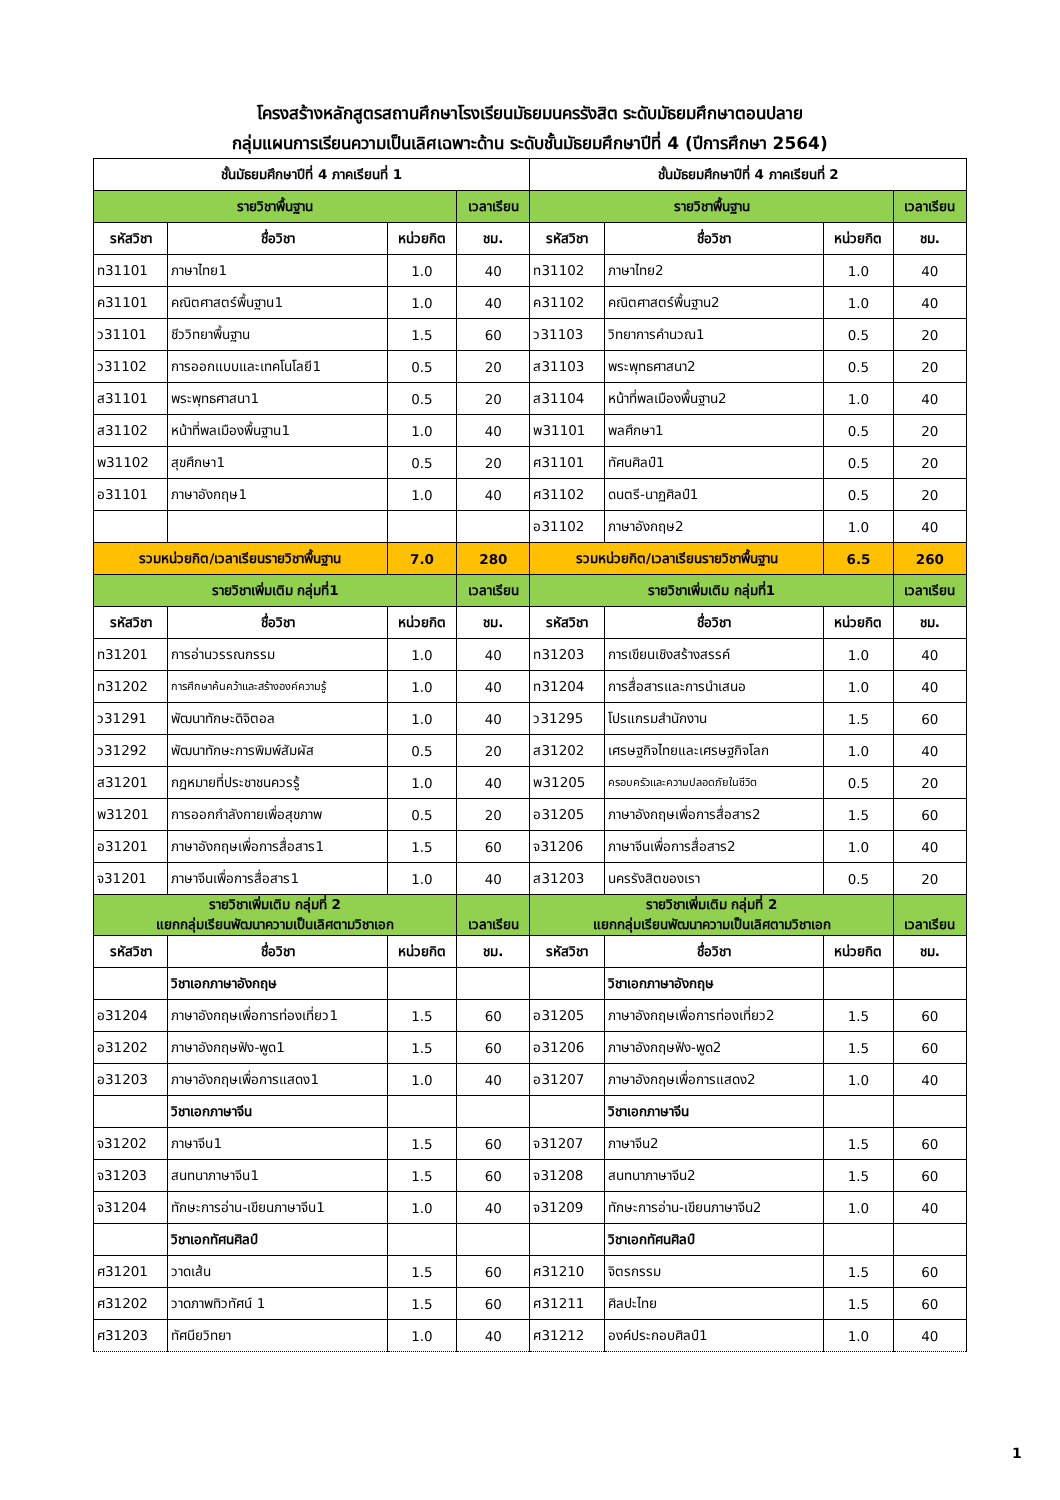โครงสร้างหลักสูตรสถานศึกษาโรงเรียนมัธยมนครรังสิต ระดับมัธยมศึกษาตอนปลาย
กลุ่มแผนการเรียนความเป็นเลิศเฉพาะด้าน ระดับชั้นมัธยมศึกษาปีที่ 4 (ปีการศึกษา 2564)
| ชั้นมัธยมศึกษาปีที่ 4 ภาคเรียนที่ 1 | | | | ชั้นมัธยมศึกษาปีที่ 4 ภาคเรียนที่ 2 | | | |
| --- | --- | --- | --- | --- | --- | --- | --- |
| รายวิชาพื้นฐาน | | | เวลาเรียน | รายวิชาพื้นฐาน | | | เวลาเรียน |
| รหัสวิชา | ชื่อวิชา | หน่วยกิต | ชม. | รหัสวิชา | ชื่อวิชา | หน่วยกิต | ชม. |
| ท31101 | ภาษาไทย1 | 1.0 | 40 | ท31102 | ภาษาไทย2 | 1.0 | 40 |
| ค31101 | คณิตศาสตร์พื้นฐาน1 | 1.0 | 40 | ค31102 | คณิตศาสตร์พื้นฐาน2 | 1.0 | 40 |
| ว31101 | ชีววิทยาพื้นฐาน | 1.5 | 60 | ว31103 | วิทยาการคำนวณ1 | 0.5 | 20 |
| ว31102 | การออกแบบและเทคโนโลยี1 | 0.5 | 20 | ส31103 | พระพุทธศาสนา2 | 0.5 | 20 |
| ส31101 | พระพุทธศาสนา1 | 0.5 | 20 | ส31104 | หน้าที่พลเมืองพื้นฐาน2 | 1.0 | 40 |
| ส31102 | หน้าที่พลเมืองพื้นฐาน1 | 1.0 | 40 | พ31101 | พลศึกษา1 | 0.5 | 20 |
| พ31102 | สุขศึกษา1 | 0.5 | 20 | ศ31101 | ทัศนศิลป์1 | 0.5 | 20 |
| อ31101 | ภาษาอังกฤษ1 | 1.0 | 40 | ศ31102 | ดนตรี-นาฏศิลป์1 | 0.5 | 20 |
| | | | | อ31102 | ภาษาอังกฤษ2 | 1.0 | 40 |
| รวมหน่วยกิต/เวลาเรียนรายวิชาพื้นฐาน | | 7.0 | 280 | รวมหน่วยกิต/เวลาเรียนรายวิชาพื้นฐาน | | 6.5 | 260 |
| รายวิชาเพิ่มเติม กลุ่มที่1 | | | เวลาเรียน | รายวิชาเพิ่มเติม กลุ่มที่1 | | | เวลาเรียน |
| รหัสวิชา | ชื่อวิชา | หน่วยกิต | ชม. | รหัสวิชา | ชื่อวิชา | หน่วยกิต | ชม. |
| ท31201 | การอ่านวรรณกรรม | 1.0 | 40 | ท31203 | การเขียนเชิงสร้างสรรค์ | 1.0 | 40 |
| ท31202 | การศึกษาค้นคว้าและสร้างองค์ความรู้ | 1.0 | 40 | ท31204 | การสื่อสารและการนำเสนอ | 1.0 | 40 |
| ว31291 | พัฒนาทักษะดิจิตอล | 1.0 | 40 | ว31295 | โปรแกรมสำนักงาน | 1.5 | 60 |
| ว31292 | พัฒนาทักษะการพิมพ์สัมผัส | 0.5 | 20 | ส31202 | เศรษฐกิจไทยและเศรษฐกิจโลก | 1.0 | 40 |
| ส31201 | กฎหมายที่ประชาชนควรรู้ | 1.0 | 40 | พ31205 | ครอบครัวและความปลอดภัยในชีวิต | 0.5 | 20 |
| พ31201 | การออกกำลังกายเพื่อสุขภาพ | 0.5 | 20 | อ31205 | ภาษาอังกฤษเพื่อการสื่อสาร2 | 1.5 | 60 |
| อ31201 | ภาษาอังกฤษเพื่อการสื่อสาร1 | 1.5 | 60 | จ31206 | ภาษาจีนเพื่อการสื่อสาร2 | 1.0 | 40 |
| จ31201 | ภาษาจีนเพื่อการสื่อสาร1 | 1.0 | 40 | ส31203 | นครรังสิตของเรา | 0.5 | 20 |
| รายวิชาเพิ่มเติม กลุ่มที่ 2 แยกกลุ่มเรียนพัฒนาความเป็นเลิศตามวิชาเอก | | | เวลาเรียน | รายวิชาเพิ่มเติม กลุ่มที่ 2 แยกกลุ่มเรียนพัฒนาความเป็นเลิศตามวิชาเอก | | | เวลาเรียน |
| รหัสวิชา | ชื่อวิชา | หน่วยกิต | ชม. | รหัสวิชา | ชื่อวิชา | หน่วยกิต | ชม. |
| | วิชาเอกภาษาอังกฤษ | | | | วิชาเอกภาษาอังกฤษ | | |
| อ31204 | ภาษาอังกฤษเพื่อการท่องเที่ยว1 | 1.5 | 60 | อ31205 | ภาษาอังกฤษเพื่อการท่องเที่ยว2 | 1.5 | 60 |
| อ31202 | ภาษาอังกฤษฟัง-พูด1 | 1.5 | 60 | อ31206 | ภาษาอังกฤษฟัง-พูด2 | 1.5 | 60 |
| อ31203 | ภาษาอังกฤษเพื่อการแสดง1 | 1.0 | 40 | อ31207 | ภาษาอังกฤษเพื่อการแสดง2 | 1.0 | 40 |
| | วิชาเอกภาษาจีน | | | | วิชาเอกภาษาจีน | | |
| จ31202 | ภาษาจีน1 | 1.5 | 60 | จ31207 | ภาษาจีน2 | 1.5 | 60 |
| จ31203 | สนทนาภาษาจีน1 | 1.5 | 60 | จ31208 | สนทนาภาษาจีน2 | 1.5 | 60 |
| จ31204 | ทักษะการอ่าน-เขียนภาษาจีน1 | 1.0 | 40 | จ31209 | ทักษะการอ่าน-เขียนภาษาจีน2 | 1.0 | 40 |
| | วิชาเอกทัศนศิลป์ | | | | วิชาเอกทัศนศิลป์ | | |
| ศ31201 | วาดเส้น | 1.5 | 60 | ศ31210 | จิตรกรรม | 1.5 | 60 |
| ศ31202 | วาดภาพทิวทัศน์ 1 | 1.5 | 60 | ศ31211 | ศิลปะไทย | 1.5 | 60 |
| ศ31203 | ทัศนียวิทยา | 1.0 | 40 | ศ31212 | องค์ประกอบศิลป์1 | 1.0 | 40 |
1